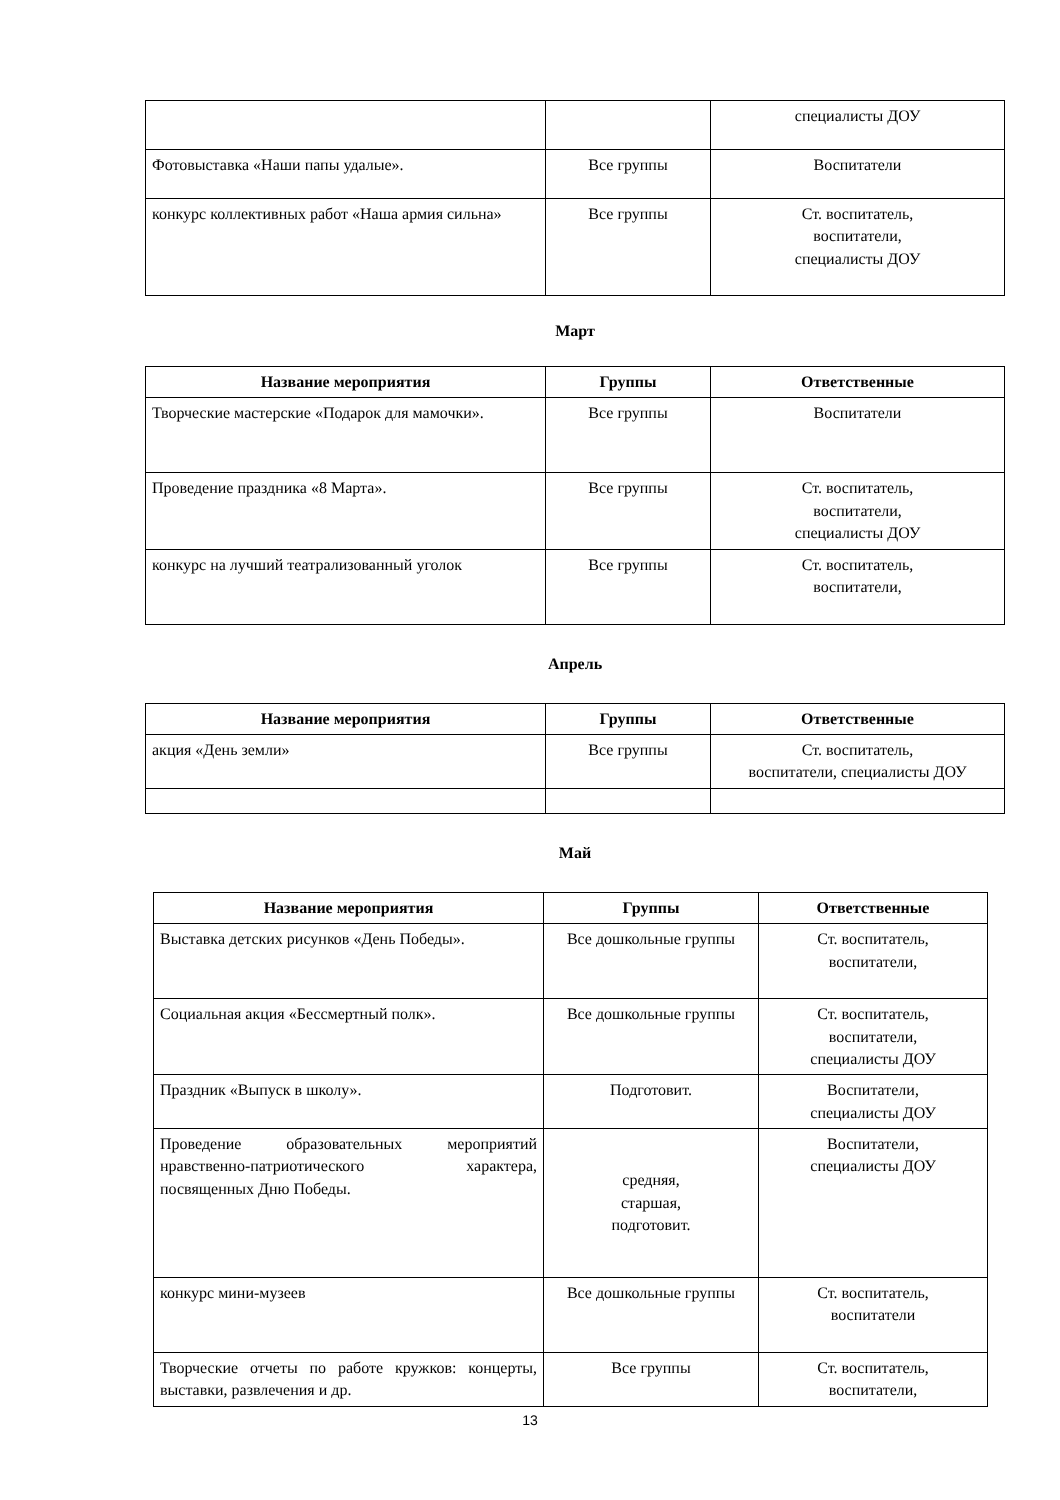| | | специалисты ДОУ |
| Фотовыставка «Наши папы удалые». | Все группы | Воспитатели |
| конкурс коллективных работ «Наша армия сильна» | Все группы | Ст. воспитатель, воспитатели, специалисты ДОУ |
Март
| Название мероприятия | Группы | Ответственные |
| --- | --- | --- |
| Творческие мастерские «Подарок для мамочки». | Все группы | Воспитатели |
| Проведение праздника «8 Марта». | Все группы | Ст. воспитатель, воспитатели, специалисты ДОУ |
| конкурс на лучший театрализованный уголок | Все группы | Ст. воспитатель, воспитатели, |
Апрель
| Название мероприятия | Группы | Ответственные |
| --- | --- | --- |
| акция «День земли» | Все группы | Ст. воспитатель, воспитатели, специалисты ДОУ |
Май
| Название мероприятия | Группы | Ответственные |
| --- | --- | --- |
| Выставка детских рисунков «День Победы». | Все дошкольные группы | Ст. воспитатель, воспитатели, |
| Социальная акция «Бессмертный полк». | Все дошкольные группы | Ст. воспитатель, воспитатели, специалисты ДОУ |
| Праздник «Выпуск в школу». | Подготовит. | Воспитатели, специалисты ДОУ |
| Проведение образовательных мероприятий нравственно-патриотического характера, посвященных Дню Победы. | средняя, старшая, подготовит. | Воспитатели, специалисты ДОУ |
| конкурс мини-музеев | Все дошкольные группы | Ст. воспитатель, воспитатели |
| Творческие отчеты по работе кружков: концерты, выставки, развлечения и др. | Все группы | Ст. воспитатель, воспитатели, |
13